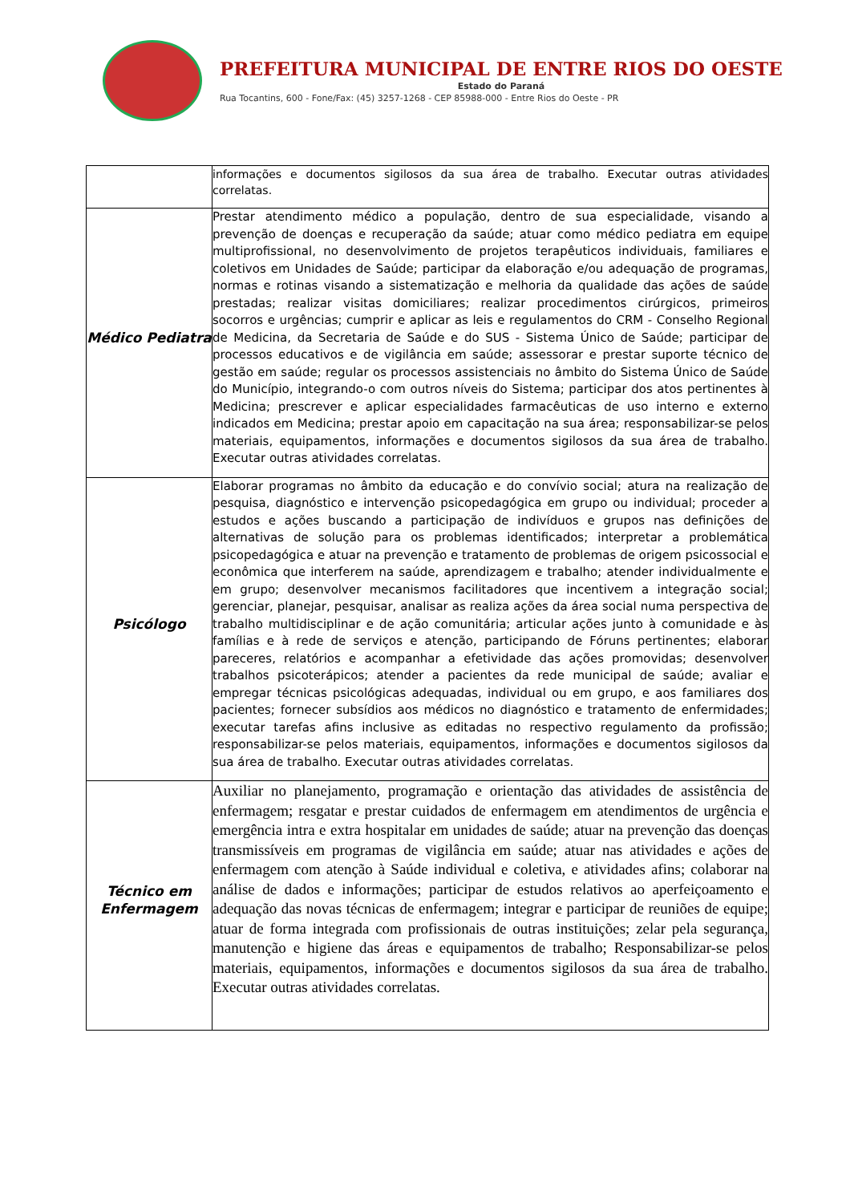PREFEITURA MUNICIPAL DE ENTRE RIOS DO OESTE
Estado do Paraná
Rua Tocantins, 600 - Fone/Fax: (45) 3257-1268 - CEP 85988-000 - Entre Rios do Oeste - PR
| | informações e documentos sigilosos da sua área de trabalho. Executar outras atividades correlatas. |
| Médico Pediatra | Prestar atendimento médico a população, dentro de sua especialidade, visando a prevenção de doenças e recuperação da saúde; atuar como médico pediatra em equipe multiprofissional, no desenvolvimento de projetos terapêuticos individuais, familiares e coletivos em Unidades de Saúde; participar da elaboração e/ou adequação de programas, normas e rotinas visando a sistematização e melhoria da qualidade das ações de saúde prestadas; realizar visitas domiciliares; realizar procedimentos cirúrgicos, primeiros socorros e urgências; cumprir e aplicar as leis e regulamentos do CRM - Conselho Regional de Medicina, da Secretaria de Saúde e do SUS - Sistema Único de Saúde; participar de processos educativos e de vigilância em saúde; assessorar e prestar suporte técnico de gestão em saúde; regular os processos assistenciais no âmbito do Sistema Único de Saúde do Município, integrando-o com outros níveis do Sistema; participar dos atos pertinentes à Medicina; prescrever e aplicar especialidades farmacêuticas de uso interno e externo indicados em Medicina; prestar apoio em capacitação na sua área; responsabilizar-se pelos materiais, equipamentos, informações e documentos sigilosos da sua área de trabalho. Executar outras atividades correlatas. |
| Psicólogo | Elaborar programas no âmbito da educação e do convívio social; atura na realização de pesquisa, diagnóstico e intervenção psicopedagógica em grupo ou individual; proceder a estudos e ações buscando a participação de indivíduos e grupos nas definições de alternativas de solução para os problemas identificados; interpretar a problemática psicopedagógica e atuar na prevenção e tratamento de problemas de origem psicossocial e econômica que interferem na saúde, aprendizagem e trabalho; atender individualmente e em grupo; desenvolver mecanismos facilitadores que incentivem a integração social; gerenciar, planejar, pesquisar, analisar as realiza ações da área social numa perspectiva de trabalho multidisciplinar e de ação comunitária; articular ações junto à comunidade e às famílias e à rede de serviços e atenção, participando de Fóruns pertinentes; elaborar pareceres, relatórios e acompanhar a efetividade das ações promovidas; desenvolver trabalhos psicoterápicos; atender a pacientes da rede municipal de saúde; avaliar e empregar técnicas psicológicas adequadas, individual ou em grupo, e aos familiares dos pacientes; fornecer subsídios aos médicos no diagnóstico e tratamento de enfermidades; executar tarefas afins inclusive as editadas no respectivo regulamento da profissão; responsabilizar-se pelos materiais, equipamentos, informações e documentos sigilosos da sua área de trabalho. Executar outras atividades correlatas. |
| Técnico em Enfermagem | Auxiliar no planejamento, programação e orientação das atividades de assistência de enfermagem; resgatar e prestar cuidados de enfermagem em atendimentos de urgência e emergência intra e extra hospitalar em unidades de saúde; atuar na prevenção das doenças transmissíveis em programas de vigilância em saúde; atuar nas atividades e ações de enfermagem com atenção à Saúde individual e coletiva, e atividades afins; colaborar na análise de dados e informações; participar de estudos relativos ao aperfeiçoamento e adequação das novas técnicas de enfermagem; integrar e participar de reuniões de equipe; atuar de forma integrada com profissionais de outras instituições; zelar pela segurança, manutenção e higiene das áreas e equipamentos de trabalho; Responsabilizar-se pelos materiais, equipamentos, informações e documentos sigilosos da sua área de trabalho. Executar outras atividades correlatas. |